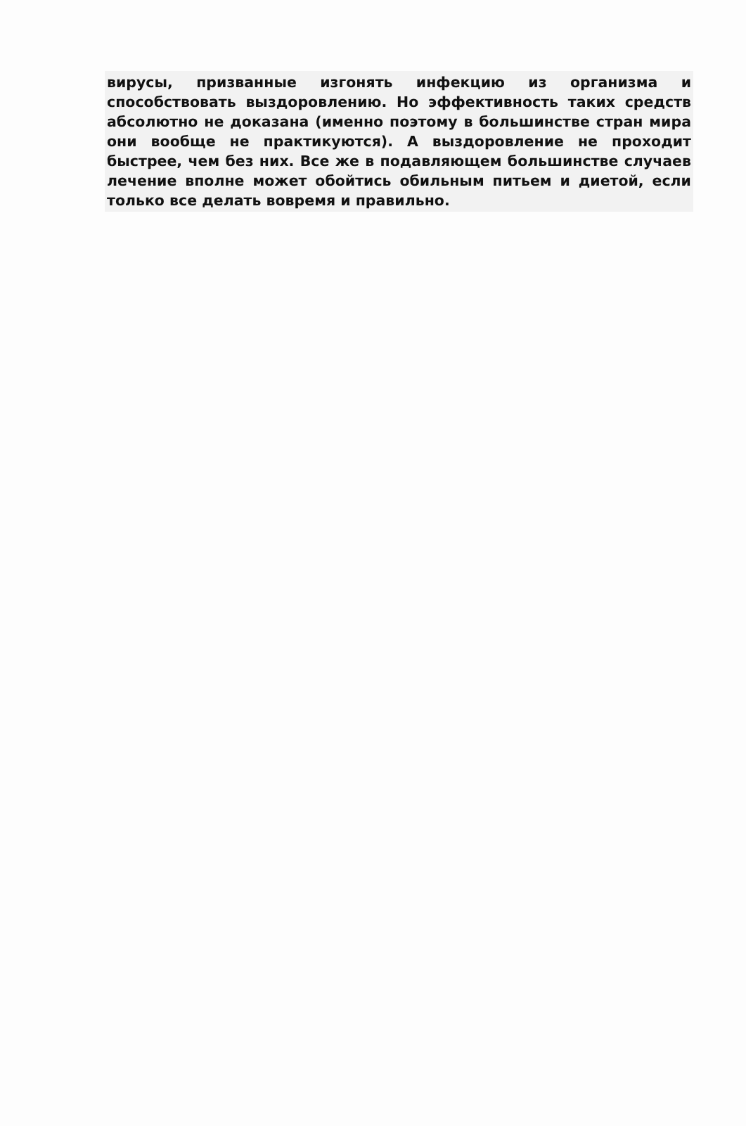вирусы, призванные изгонять инфекцию из организма и способствовать выздоровлению. Но эффективность таких средств абсолютно не доказана (именно поэтому в большинстве стран мира они вообще не практикуются). А выздоровление не проходит быстрее, чем без них. Все же в подавляющем большинстве случаев лечение вполне может обойтись обильным питьем и диетой, если только все делать вовремя и правильно.